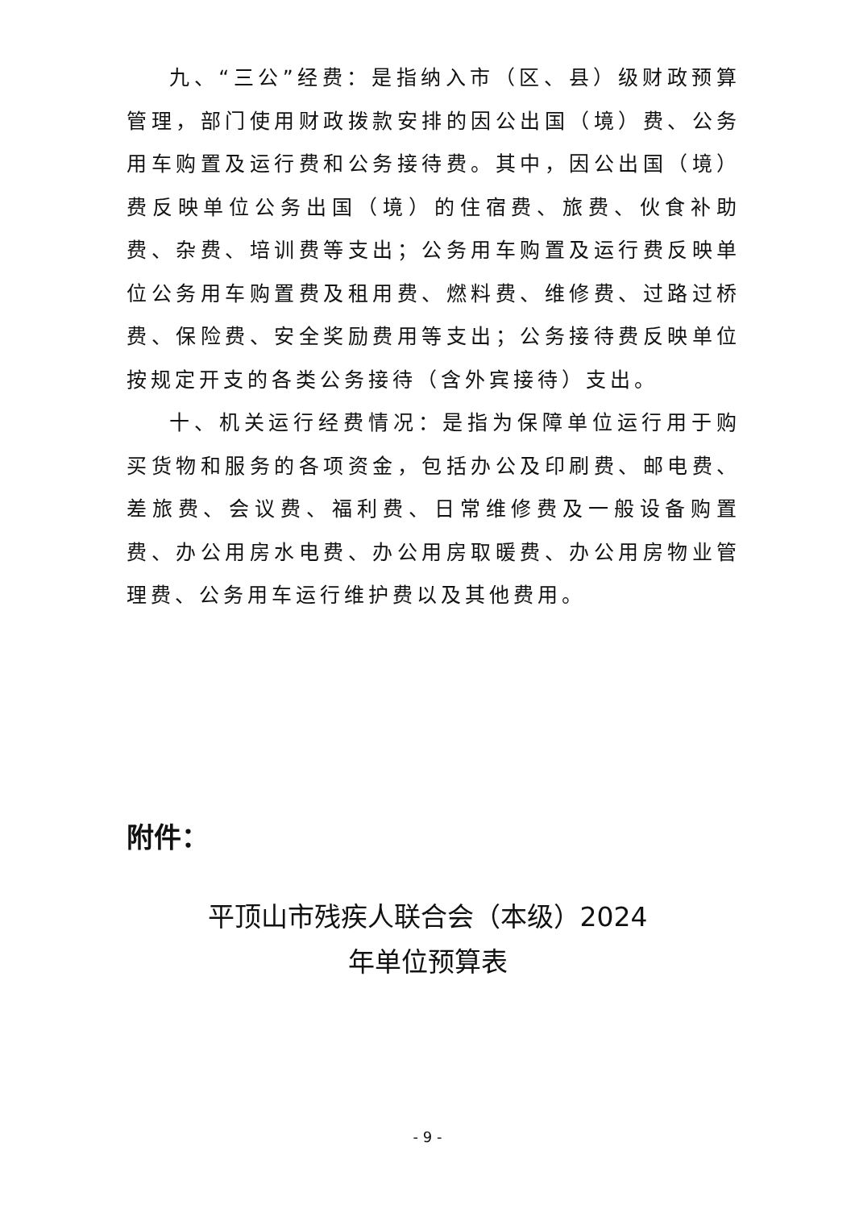九、“三公”经费：是指纳入市（区、县）级财政预算管理，部门使用财政拨款安排的因公出国（境）费、公务用车购置及运行费和公务接待费。其中，因公出国（境）费反映单位公务出国（境）的住宿费、旅费、伙食补助费、杂费、培训费等支出；公务用车购置及运行费反映单位公务用车购置费及租用费、燃料费、维修费、过路过桥费、保险费、安全奖励费用等支出；公务接待费反映单位按规定开支的各类公务接待（含外宾接待）支出。
十、机关运行经费情况：是指为保障单位运行用于购买货物和服务的各项资金，包括办公及印刷费、邮电费、差旅费、会议费、福利费、日常维修费及一般设备购置费、办公用房水电费、办公用房取暖费、办公用房物业管理费、公务用车运行维护费以及其他费用。
附件：
平顶山市残疾人联合会（本级）2024
年单位预算表
- 9 -